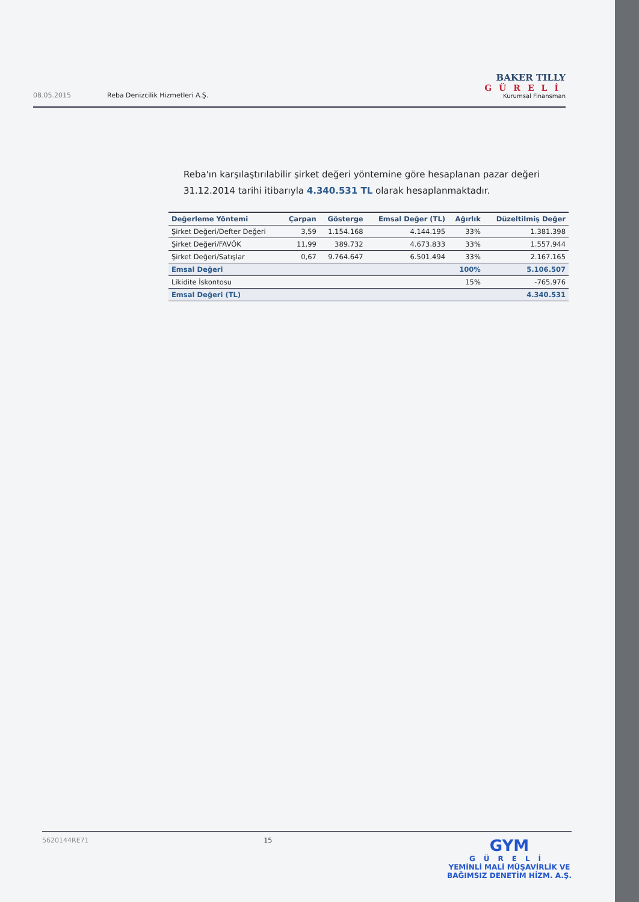08.05.2015 Reba Denizcilik Hizmetleri A.Ş.
BAKER TILLY
GÜRELİ
Kurumsal Finansman
Reba'ın karşılaştırılabilir şirket değeri yöntemine göre hesaplanan pazar değeri 31.12.2014 tarihi itibarıyla 4.340.531 TL olarak hesaplanmaktadır.
| Değerleme Yöntemi | Çarpan | Gösterge | Emsal Değer (TL) | Ağırlık | Düzeltilmiş Değer |
| --- | --- | --- | --- | --- | --- |
| Şirket Değeri/Defter Değeri | 3,59 | 1.154.168 | 4.144.195 | 33% | 1.381.398 |
| Şirket Değeri/FAVÖK | 11,99 | 389.732 | 4.673.833 | 33% | 1.557.944 |
| Şirket Değeri/Satışlar | 0,67 | 9.764.647 | 6.501.494 | 33% | 2.167.165 |
| Emsal Değeri | | | | 100% | 5.106.507 |
| Likidite İskontosu | | | | 15% | -765.976 |
| Emsal Değeri (TL) | | | | | 4.340.531 |
5620144RE71 15
GYM
GÜRELİ
YEMİNLİ MALİ MÜŞAVİRLİK VE
BAĞIMSIZ DENETİM HİZM. A.Ş.